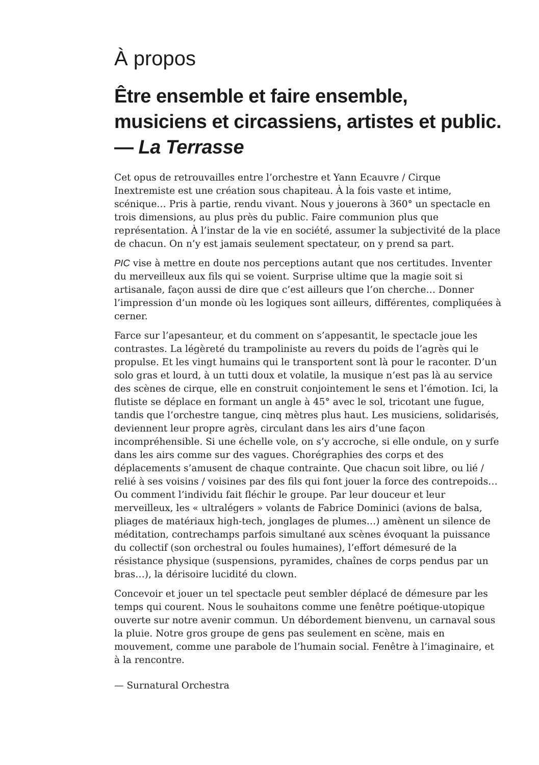À propos
Être ensemble et faire ensemble, musiciens et circassiens, artistes et public. — La Terrasse
Cet opus de retrouvailles entre l’orchestre et Yann Ecauvre / Cirque Inextremiste est une création sous chapiteau. À la fois vaste et intime, scénique… Pris à partie, rendu vivant. Nous y jouerons à 360° un spectacle en trois dimensions, au plus près du public. Faire communion plus que représentation. À l’instar de la vie en société, assumer la subjectivité de la place de chacun. On n’y est jamais seulement spectateur, on y prend sa part.
PIC vise à mettre en doute nos perceptions autant que nos certitudes. Inventer du merveilleux aux fils qui se voient. Surprise ultime que la magie soit si artisanale, façon aussi de dire que c’est ailleurs que l’on cherche… Donner l’impression d’un monde où les logiques sont ailleurs, différentes, compliquées à cerner.
Farce sur l’apesanteur, et du comment on s’appesantit, le spectacle joue les contrastes. La légèreté du trampoliniste au revers du poids de l’agrès qui le propulse. Et les vingt humains qui le transportent sont là pour le raconter. D’un solo gras et lourd, à un tutti doux et volatile, la musique n’est pas là au service des scènes de cirque, elle en construit conjointement le sens et l’émotion. Ici, la flutiste se déplace en formant un angle à 45° avec le sol, tricotant une fugue, tandis que l’orchestre tangue, cinq mètres plus haut. Les musiciens, solidarisés, deviennent leur propre agrès, circulant dans les airs d’une façon incompréhensible. Si une échelle vole, on s’y accroche, si elle ondule, on y surfe dans les airs comme sur des vagues. Chorégraphies des corps et des déplacements s’amusent de chaque contrainte. Que chacun soit libre, ou lié / relié à ses voisins / voisines par des fils qui font jouer la force des contrepoids… Ou comment l’individu fait fléchir le groupe. Par leur douceur et leur merveilleux, les « ultralégers » volants de Fabrice Dominici (avions de balsa, pliages de matériaux high-tech, jonglages de plumes…) amènent un silence de méditation, contrechamps parfois simultané aux scènes évoquant la puissance du collectif (son orchestral ou foules humaines), l’effort démesuré de la résistance physique (suspensions, pyramides, chaînes de corps pendus par un bras…), la dérisoire lucidité du clown.
Concevoir et jouer un tel spectacle peut sembler déplacé de démesure par les temps qui courent. Nous le souhaitons comme une fenêtre poétique-utopique ouverte sur notre avenir commun. Un débordement bienvenu, un carnaval sous la pluie. Notre gros groupe de gens pas seulement en scène, mais en mouvement, comme une parabole de l’humain social. Fenêtre à l’imaginaire, et à la rencontre.
— Surnatural Orchestra